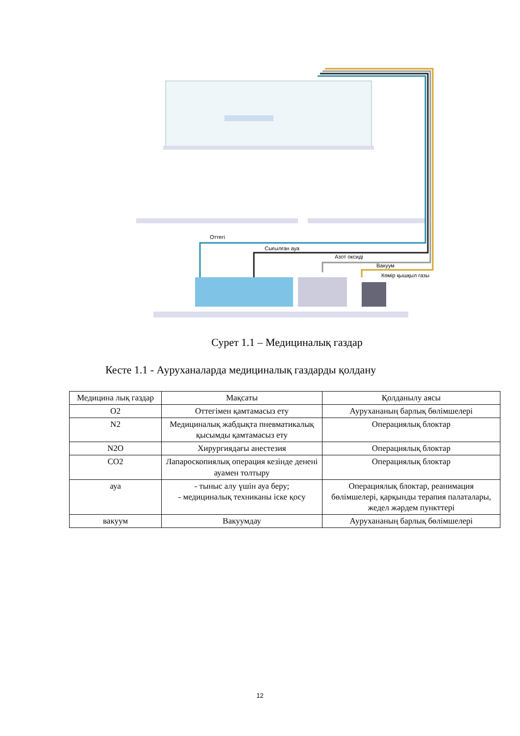Оттегі
Сығылған ауа
Азот оксиді
Вакуум
Көмір қышқыл газы
Сурет 1.1 – Медициналық газдар
Кесте 1.1 - Ауруханаларда медициналық газдарды қолдану
| Медицина лық газдар | Мақсаты | Қолданылу аясы |
| O2 | Оттегімен қамтамасыз ету | Аурухананың барлық бөлімшелері |
| N2 | Медициналық жабдықта пневматикалық қысымды қамтамасыз ету | Операциялық блоктар |
| N2O | Хирургиядағы анестезия | Операциялық блоктар |
| CO2 | Лапароскопиялық операция кезінде денені ауамен толтыру | Операциялық блоктар |
| ауа | - тыныс алу үшін ауа беру; - медициналық техниканы іске қосу | Операциялық блоктар, реанимация бөлімшелері, қарқынды терапия палаталары, жедел жәрдем пункттері |
| вакуум | Вакуумдау | Аурухананың барлық бөлімшелері |
12